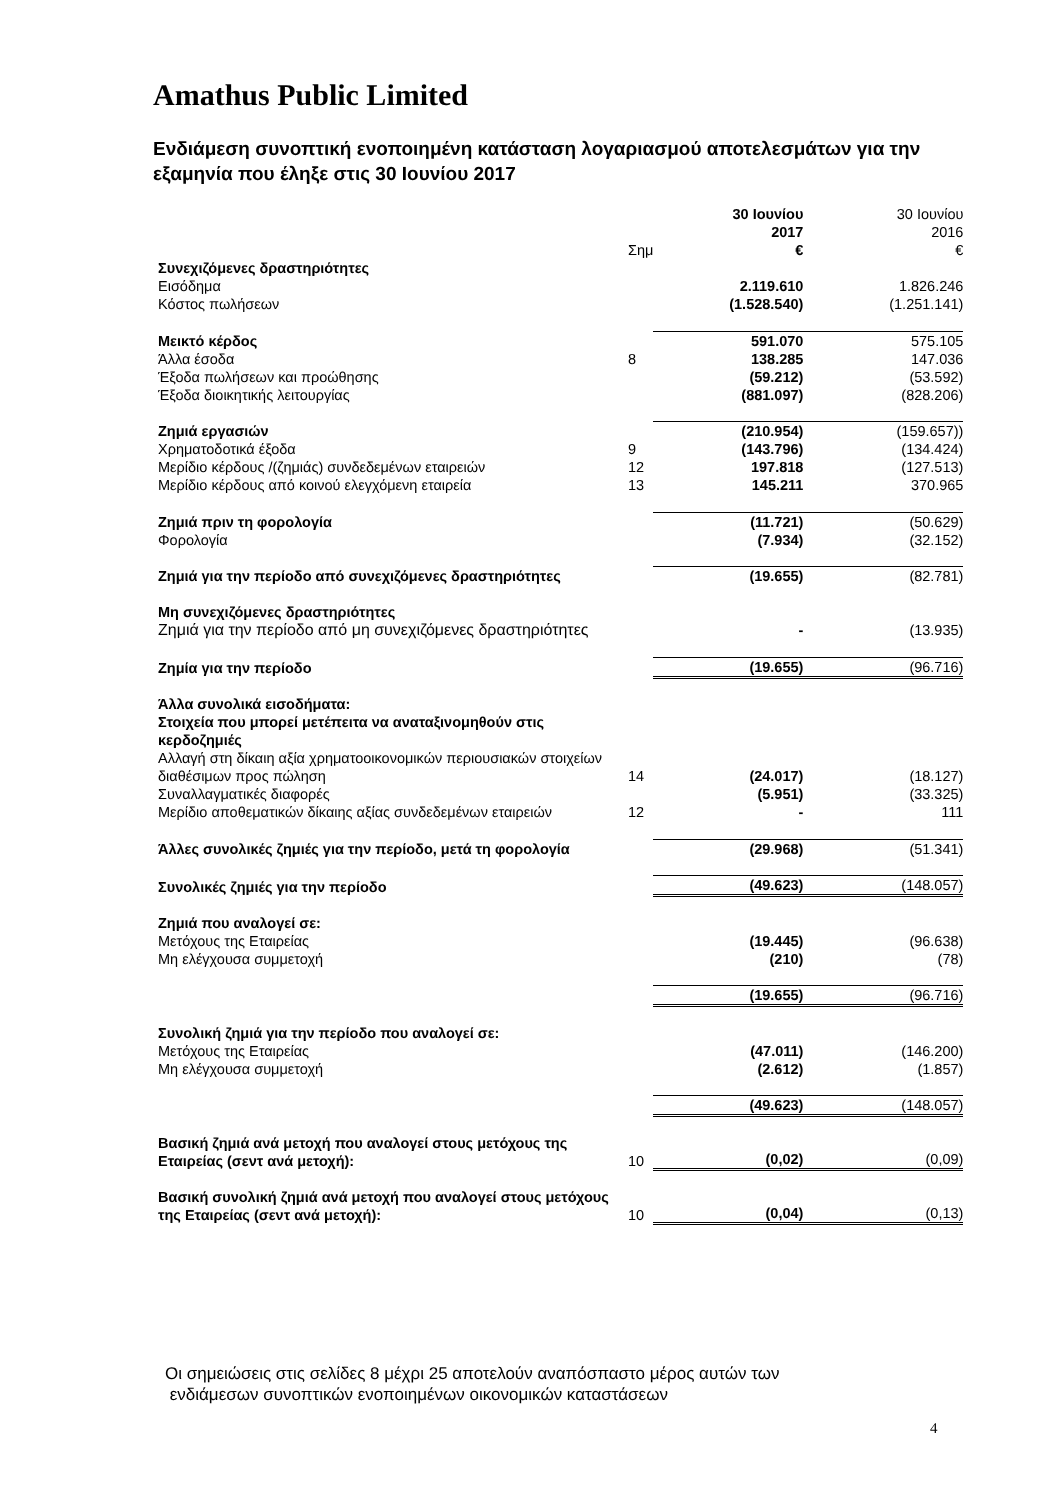Amathus Public Limited
Ενδιάμεση συνοπτική ενοποιημένη κατάσταση λογαριασμού αποτελεσμάτων για την εξαμηνία που έληξε στις 30 Ιουνίου 2017
| | Σημ | 30 Ιουνίου 2017 € | 30 Ιουνίου 2016 € |
| Συνεχιζόμενες δραστηριότητες | | | |
| Εισόδημα | | 2.119.610 | 1.826.246 |
| Κόστος πωλήσεων | | (1.528.540) | (1.251.141) |
| Μεικτό κέρδος | | 591.070 | 575.105 |
| Άλλα έσοδα | 8 | 138.285 | 147.036 |
| Έξοδα πωλήσεων και προώθησης | | (59.212) | (53.592) |
| Έξοδα διοικητικής λειτουργίας | | (881.097) | (828.206) |
| Ζημιά εργασιών | | (210.954) | (159.657)) |
| Χρηματοδοτικά έξοδα | 9 | (143.796) | (134.424) |
| Μερίδιο κέρδους /(ζημιάς) συνδεδεμένων εταιρειών | 12 | 197.818 | (127.513) |
| Μερίδιο κέρδους από κοινού ελεγχόμενη εταιρεία | 13 | 145.211 | 370.965 |
| Ζημιά πριν τη φορολογία | | (11.721) | (50.629) |
| Φορολογία | | (7.934) | (32.152) |
| Ζημιά για την περίοδο από συνεχιζόμενες δραστηριότητες | | (19.655) | (82.781) |
| Μη συνεχιζόμενες δραστηριότητες | | | |
| Ζημιά για την περίοδο από μη συνεχιζόμενες δραστηριότητες | | - | (13.935) |
| Ζημία για την περίοδο | | (19.655) | (96.716) |
| Άλλα συνολικά εισοδήματα: Στοιχεία που μπορεί μετέπειτα να αναταξινομηθούν στις κερδοζημιές | | | |
| Αλλαγή στη δίκαιη αξία χρηματοοικονομικών περιουσιακών στοιχείων διαθέσιμων προς πώληση | 14 | (24.017) | (18.127) |
| Συναλλαγματικές διαφορές | | (5.951) | (33.325) |
| Μερίδιο αποθεματικών δίκαιης αξίας συνδεδεμένων εταιρειών | 12 | - | 111 |
| Άλλες συνολικές ζημιές για την περίοδο, μετά τη φορολογία | | (29.968) | (51.341) |
| Συνολικές ζημιές για την περίοδο | | (49.623) | (148.057) |
| Ζημιά που αναλογεί σε: | | | |
| Μετόχους της Εταιρείας | | (19.445) | (96.638) |
| Μη ελέγχουσα συμμετοχή | | (210) | (78) |
| | | (19.655) | (96.716) |
| Συνολική ζημιά για την περίοδο που αναλογεί σε: | | | |
| Μετόχους της Εταιρείας | | (47.011) | (146.200) |
| Μη ελέγχουσα συμμετοχή | | (2.612) | (1.857) |
| | | (49.623) | (148.057) |
| Βασική ζημιά ανά μετοχή που αναλογεί στους μετόχους της Εταιρείας (σεντ ανά μετοχή): | 10 | (0,02) | (0,09) |
| Βασική συνολική ζημιά ανά μετοχή που αναλογεί στους μετόχους της Εταιρείας (σεντ ανά μετοχή): | 10 | (0,04) | (0,13) |
Οι σημειώσεις στις σελίδες 8 μέχρι 25 αποτελούν αναπόσπαστο μέρος αυτών των
ενδιάμεσων συνοπτικών ενοποιημένων οικονομικών καταστάσεων
4